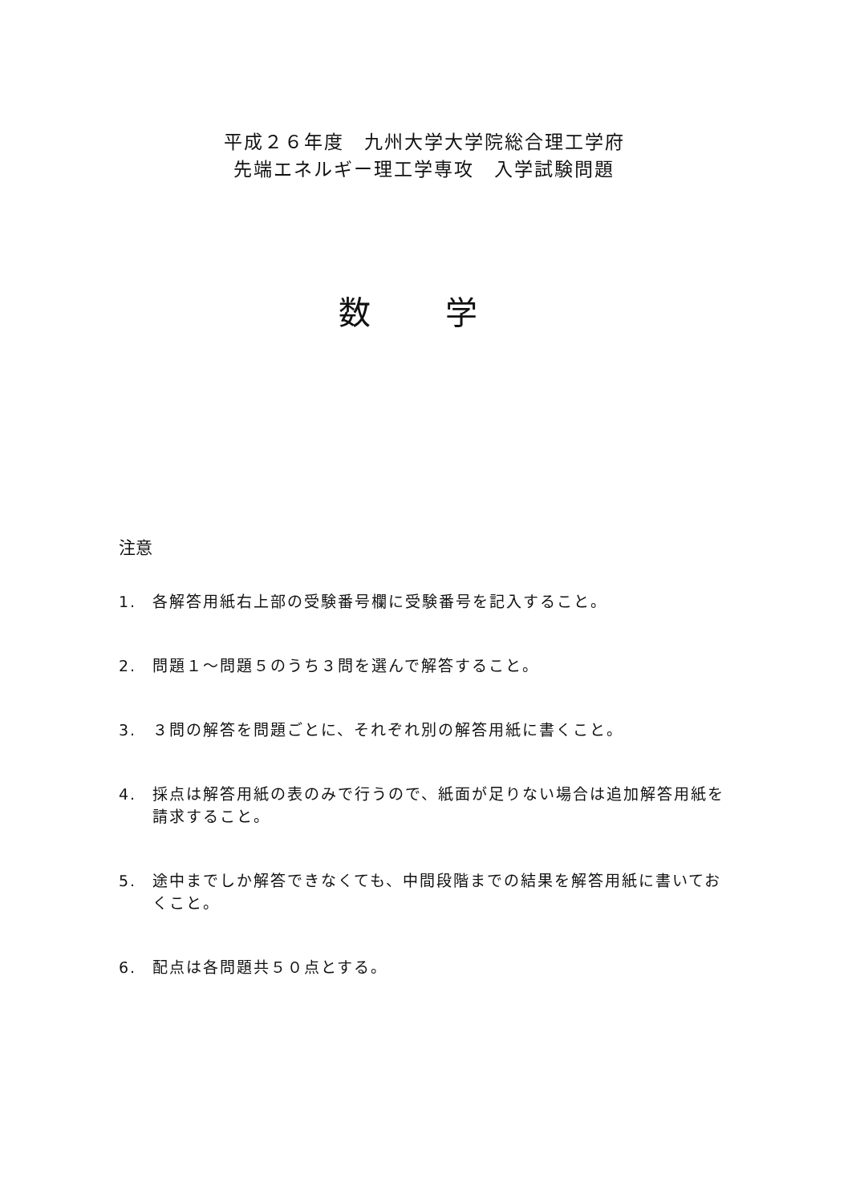平成２６年度　九州大学大学院総合理工学府
先端エネルギー理工学専攻　入学試験問題
数 学
注意
1. 各解答用紙右上部の受験番号欄に受験番号を記入すること。
2. 問題１〜問題５のうち３問を選んで解答すること。
3. ３問の解答を問題ごとに、それぞれ別の解答用紙に書くこと。
4. 採点は解答用紙の表のみで行うので、紙面が足りない場合は追加解答用紙を請求すること。
5. 途中までしか解答できなくても、中間段階までの結果を解答用紙に書いておくこと。
6. 配点は各問題共５０点とする。